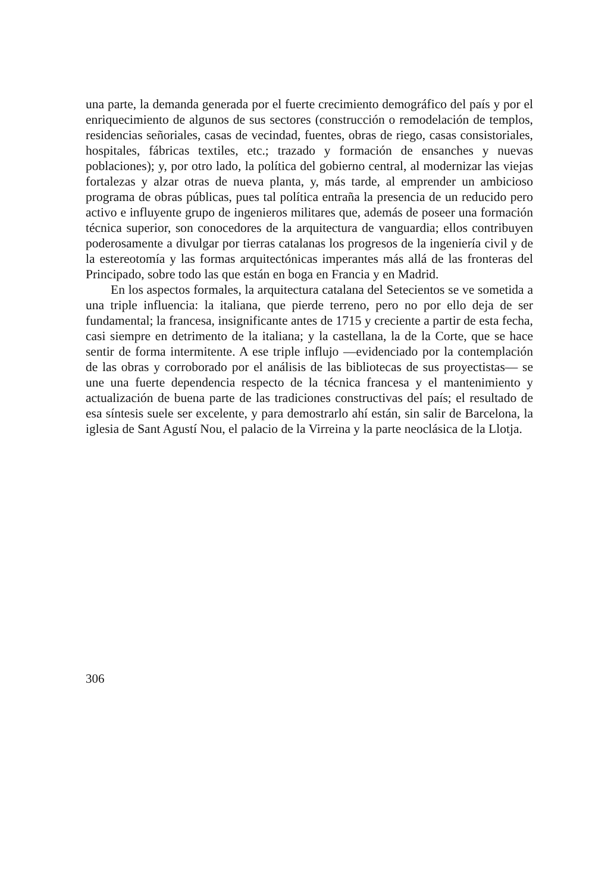una parte, la demanda generada por el fuerte crecimiento demográfico del país y por el enriquecimiento de algunos de sus sectores (construcción o remodelación de templos, residencias señoriales, casas de vecindad, fuentes, obras de riego, casas consistoriales, hospitales, fábricas textiles, etc.; trazado y formación de ensanches y nuevas poblaciones); y, por otro lado, la política del gobierno central, al modernizar las viejas fortalezas y alzar otras de nueva planta, y, más tarde, al emprender un ambicioso programa de obras públicas, pues tal política entraña la presencia de un reducido pero activo e influyente grupo de ingenieros militares que, además de poseer una formación técnica superior, son conocedores de la arquitectura de vanguardia; ellos contribuyen poderosamente a divulgar por tierras catalanas los progresos de la ingeniería civil y de la estereotomía y las formas arquitectónicas imperantes más allá de las fronteras del Principado, sobre todo las que están en boga en Francia y en Madrid.
En los aspectos formales, la arquitectura catalana del Setecientos se ve sometida a una triple influencia: la italiana, que pierde terreno, pero no por ello deja de ser fundamental; la francesa, insignificante antes de 1715 y creciente a partir de esta fecha, casi siempre en detrimento de la italiana; y la castellana, la de la Corte, que se hace sentir de forma intermitente. A ese triple influjo —evidenciado por la contemplación de las obras y corroborado por el análisis de las bibliotecas de sus proyectistas— se une una fuerte dependencia respecto de la técnica francesa y el mantenimiento y actualización de buena parte de las tradiciones constructivas del país; el resultado de esa síntesis suele ser excelente, y para demostrarlo ahí están, sin salir de Barcelona, la iglesia de Sant Agustí Nou, el palacio de la Virreina y la parte neoclásica de la Llotja.
306